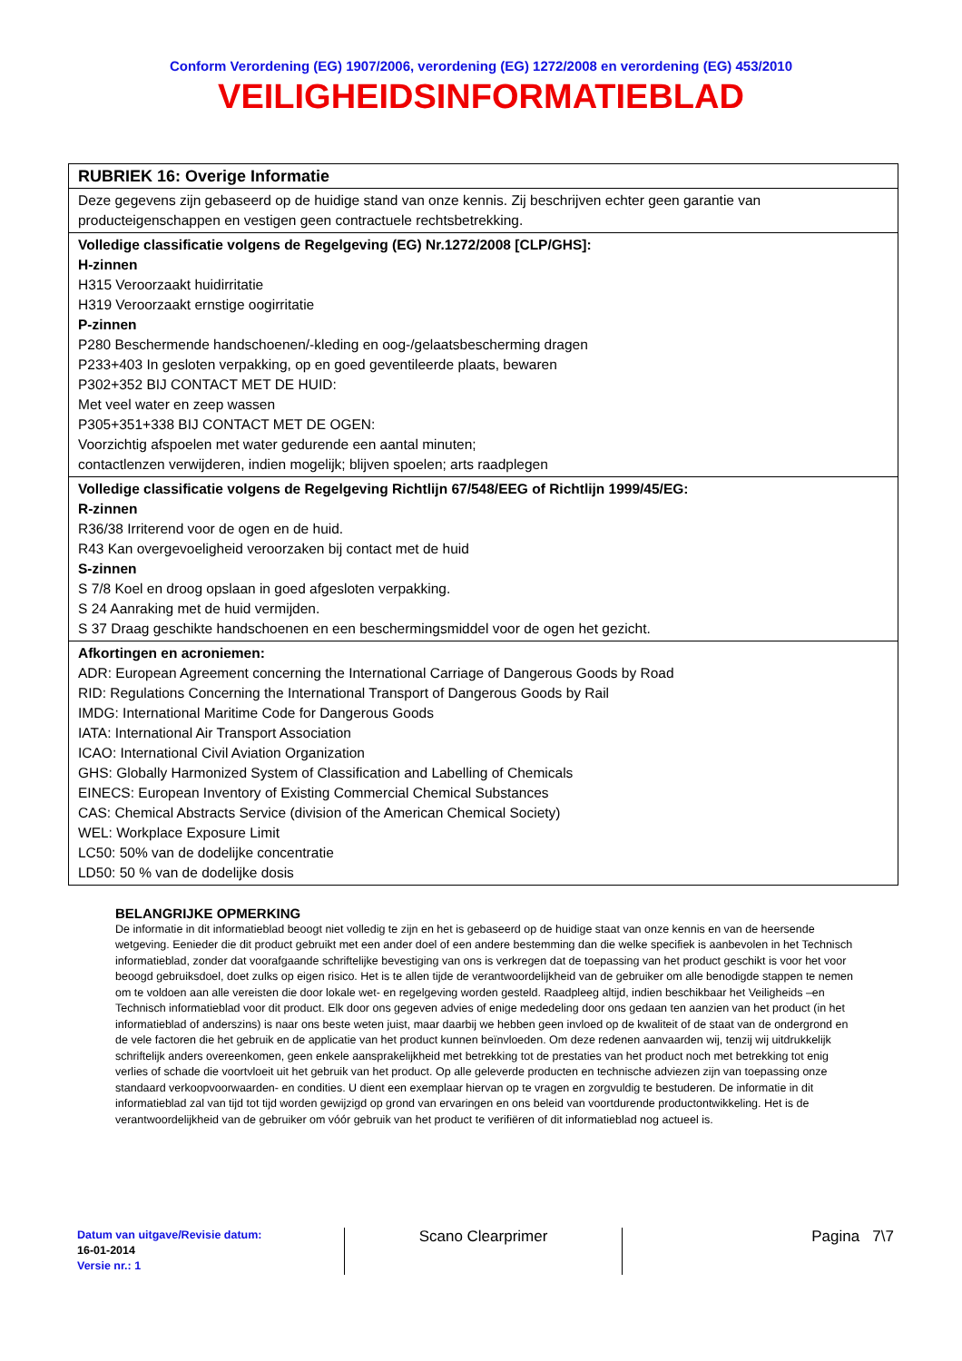Conform Verordening (EG) 1907/2006, verordening (EG) 1272/2008 en verordening (EG) 453/2010
VEILIGHEIDSINFORMATIEBLAD
| RUBRIEK 16: Overige Informatie |
| Deze gegevens zijn gebaseerd op de huidige stand van onze kennis. Zij beschrijven echter geen garantie van producteigenschappen en vestigen geen contractuele rechtsbetrekking. |
| Volledige classificatie volgens de Regelgeving (EG) Nr.1272/2008 [CLP/GHS]: H-zinnen H315 Veroorzaakt huidirritatie H319 Veroorzaakt ernstige oogirritatie P-zinnen P280 Beschermende handschoenen/-kleding en oog-/gelaatsbescherming dragen P233+403 In gesloten verpakking, op en goed geventileerde plaats, bewaren P302+352 BIJ CONTACT MET DE HUID: Met veel water en zeep wassen P305+351+338 BIJ CONTACT MET DE OGEN: Voorzichtig afspoelen met water gedurende een aantal minuten; contactlenzen verwijderen, indien mogelijk; blijven spoelen; arts raadplegen |
| Volledige classificatie volgens de Regelgeving Richtlijn 67/548/EEG of Richtlijn 1999/45/EG: R-zinnen R36/38 Irriterend voor de ogen en de huid. R43 Kan overgevoeligheid veroorzaken bij contact met de huid S-zinnen S 7/8 Koel en droog opslaan in goed afgesloten verpakking. S 24 Aanraking met de huid vermijden. S 37 Draag geschikte handschoenen en een beschermingsmiddel voor de ogen het gezicht. |
| Afkortingen en acroniemen: ADR: European Agreement concerning the International Carriage of Dangerous Goods by Road RID: Regulations Concerning the International Transport of Dangerous Goods by Rail IMDG: International Maritime Code for Dangerous Goods IATA: International Air Transport Association ICAO: International Civil Aviation Organization GHS: Globally Harmonized System of Classification and Labelling of Chemicals EINECS: European Inventory of Existing Commercial Chemical Substances CAS: Chemical Abstracts Service (division of the American Chemical Society) WEL: Workplace Exposure Limit LC50: 50% van de dodelijke concentratie LD50: 50 % van de dodelijke dosis |
BELANGRIJKE OPMERKING
De informatie in dit informatieblad beoogt niet volledig te zijn en het is gebaseerd op de huidige staat van onze kennis en van de heersende wetgeving. Eenieder die dit product gebruikt met een ander doel of een andere bestemming dan die welke specifiek is aanbevolen in het Technisch informatieblad, zonder dat voorafgaande schriftelijke bevestiging van ons is verkregen dat de toepassing van het product geschikt is voor het voor beoogd gebruiksdoel, doet zulks op eigen risico. Het is te allen tijde de verantwoordelijkheid van de gebruiker om alle benodigde stappen te nemen om te voldoen aan alle vereisten die door lokale wet- en regelgeving worden gesteld. Raadpleeg altijd, indien beschikbaar het Veiligheids –en Technisch informatieblad voor dit product. Elk door ons gegeven advies of enige mededeling door ons gedaan ten aanzien van het product (in het informatieblad of anderszins) is naar ons beste weten juist, maar daarbij we hebben geen invloed op de kwaliteit of de staat van de ondergrond en de vele factoren die het gebruik en de applicatie van het product kunnen beïnvloeden. Om deze redenen aanvaarden wij, tenzij wij uitdrukkelijk schriftelijk anders overeenkomen, geen enkele aansprakelijkheid met betrekking tot de prestaties van het product noch met betrekking tot enig verlies of schade die voortvloeit uit het gebruik van het product. Op alle geleverde producten en technische adviezen zijn van toepassing onze standaard verkoopvoorwaarden- en condities. U dient een exemplaar hiervan op te vragen en zorgvuldig te bestuderen. De informatie in dit informatieblad zal van tijd tot tijd worden gewijzigd op grond van ervaringen en ons beleid van voortdurende productontwikkeling. Het is de verantwoordelijkheid van de gebruiker om vóór gebruik van het product te verifiëren of dit informatieblad nog actueel is.
Datum van uitgave/Revisie datum:
16-01-2014
Versie nr.: 1
Scano Clearprimer Pagina 7\7